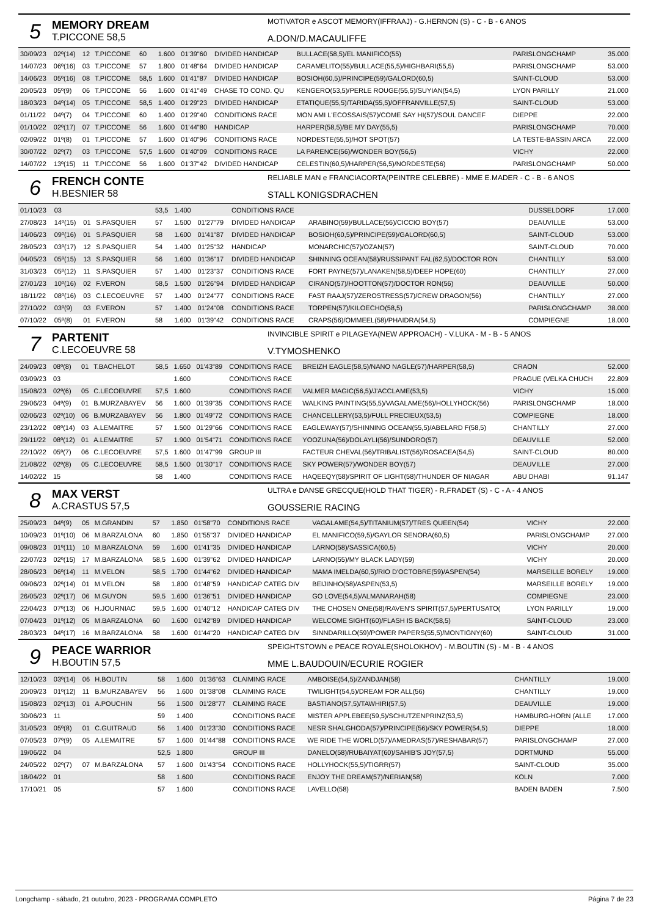5
MEMORY DREAM
T.PICCONE 58,5
MOTIVATOR e ASCOT MEMORY(IFFRAAJ) - G.HERNON (S) - C - B - 6 ANOS
A.DON/D.MACAULIFFE
| 30/09/23 | 02º(14) | 12 | T.PICCONE | 60 | 1.600 | 01'39"60 | DIVIDED HANDICAP | BULLACE(58,5)/EL MANIFICO(55) | PARISLONGCHAMP | 35.000 |
| 14/07/23 | 06º(16) | 03 | T.PICCONE | 57 | 1.800 | 01'48"64 | DIVIDED HANDICAP | CARAMELITO(55)/BULLACE(55,5)/HIGHBARI(55,5) | PARISLONGCHAMP | 53.000 |
| 14/06/23 | 05º(16) | 08 | T.PICCONE | 58,5 | 1.600 | 01'41"87 | DIVIDED HANDICAP | BOSIOH(60,5)/PRINCIPE(59)/GALORD(60,5) | SAINT-CLOUD | 53.000 |
| 20/05/23 | 05º(9) | 06 | T.PICCONE | 56 | 1.600 | 01'41"49 | CHASE TO COND. QU | KENGERO(53,5)/PERLE ROUGE(55,5)/SUYIAN(54,5) | LYON PARILLY | 21.000 |
| 18/03/23 | 04º(14) | 05 | T.PICCONE | 58,5 | 1.400 | 01'29"23 | DIVIDED HANDICAP | ETATIQUE(55,5)/TARIDA(55,5)/OFFRANVILLE(57,5) | SAINT-CLOUD | 53.000 |
| 01/11/22 | 04º(7) | 04 | T.PICCONE | 60 | 1.400 | 01'29"40 | CONDITIONS RACE | MON AMI L'ECOSSAIS(57)/COME SAY HI(57)/SOUL DANCEF | DIEPPE | 22.000 |
| 01/10/22 | 02º(17) | 07 | T.PICCONE | 56 | 1.600 | 01'44"80 | HANDICAP | HARPER(58,5)/BE MY DAY(55,5) | PARISLONGCHAMP | 70.000 |
| 02/09/22 | 01º(8) | 01 | T.PICCONE | 57 | 1.600 | 01'40"96 | CONDITIONS RACE | NORDESTE(55,5)/HOT SPOT(57) | LA TESTE-BASSIN ARCA | 22.000 |
| 30/07/22 | 02º(7) | 03 | T.PICCONE | 57,5 | 1.600 | 01'40"09 | CONDITIONS RACE | LA PARENCE(56)/WONDER BOY(56,5) | VICHY | 22.000 |
| 14/07/22 | 13º(15) | 11 | T.PICCONE | 56 | 1.600 | 01'37"42 | DIVIDED HANDICAP | CELESTIN(60,5)/HARPER(56,5)/NORDESTE(56) | PARISLONGCHAMP | 50.000 |
6
FRENCH CONTE
H.BESNIER 58
RELIABLE MAN e FRANCIACORTA(PEINTRE CELEBRE) - MME E.MADER - C - B - 6 ANOS
STALL KONIGSDRACHEN
| 01/10/23 | 03 | | | 53,5 | 1.400 | | CONDITIONS RACE | | DUSSELDORF | 17.000 |
| 27/08/23 | 14º(15) | 01 | S.PASQUIER | 57 | 1.500 | 01'27"79 | DIVIDED HANDICAP | ARABINO(59)/BULLACE(56)/CICCIO BOY(57) | DEAUVILLE | 53.000 |
| 14/06/23 | 09º(16) | 01 | S.PASQUIER | 58 | 1.600 | 01'41"87 | DIVIDED HANDICAP | BOSIOH(60,5)/PRINCIPE(59)/GALORD(60,5) | SAINT-CLOUD | 53.000 |
| 28/05/23 | 03º(17) | 12 | S.PASQUIER | 54 | 1.400 | 01'25"32 | HANDICAP | MONARCHIC(57)/OZAN(57) | SAINT-CLOUD | 70.000 |
| 04/05/23 | 05º(15) | 13 | S.PASQUIER | 56 | 1.600 | 01'36"17 | DIVIDED HANDICAP | SHINNING OCEAN(58)/RUSSIPANT FAL(62,5)/DOCTOR RON | CHANTILLY | 53.000 |
| 31/03/23 | 05º(12) | 11 | S.PASQUIER | 57 | 1.400 | 01'23"37 | CONDITIONS RACE | FORT PAYNE(57)/LANAKEN(58,5)/DEEP HOPE(60) | CHANTILLY | 27.000 |
| 27/01/23 | 10º(16) | 02 | F.VERON | 58,5 | 1.500 | 01'26"94 | DIVIDED HANDICAP | CIRANO(57)/HOOTTON(57)/DOCTOR RON(56) | DEAUVILLE | 50.000 |
| 18/11/22 | 08º(16) | 03 | C.LECOEUVRE | 57 | 1.400 | 01'24"77 | CONDITIONS RACE | FAST RAAJ(57)/ZEROSTRESS(57)/CREW DRAGON(56) | CHANTILLY | 27.000 |
| 27/10/22 | 03º(9) | 03 | F.VERON | 57 | 1.400 | 01'24"08 | CONDITIONS RACE | TORPEN(57)/KILOECHO(58,5) | PARISLONGCHAMP | 38.000 |
| 07/10/22 | 05º(8) | 01 | F.VERON | 58 | 1.600 | 01'39"42 | CONDITIONS RACE | CRAPS(56)/OMMEEL(58)/PHAIDRA(54,5) | COMPIEGNE | 18.000 |
7
PARTENIT
C.LECOEUVRE 58
INVINCIBLE SPIRIT e PILAGEYA(NEW APPROACH) - V.LUKA - M - B - 5 ANOS
V.TYMOSHENKO
| 24/09/23 | 08º(8) | 01 | T.BACHELOT | 58,5 | 1.650 | 01'43"89 | CONDITIONS RACE | BREIZH EAGLE(58,5)/NANO NAGLE(57)/HARPER(58,5) | CRAON | 52.000 |
| 03/09/23 | 03 | | | | 1.600 | | CONDITIONS RACE | | PRAGUE (VELKA CHUCH | 22.809 |
| 15/08/23 | 02º(6) | 05 | C.LECOEUVRE | 57,5 | 1.600 | | CONDITIONS RACE | VALMER MAGIC(56,5)/J'ACCLAME(53,5) | VICHY | 15.000 |
| 29/06/23 | 04º(9) | 01 | B.MURZABAYEV | 56 | 1.600 | 01'39"35 | CONDITIONS RACE | WALKING PAINTING(55,5)/VAGALAME(56)/HOLLYHOCK(56) | PARISLONGCHAMP | 18.000 |
| 02/06/23 | 02º(10) | 06 | B.MURZABAYEV | 56 | 1.800 | 01'49"72 | CONDITIONS RACE | CHANCELLERY(53,5)/FULL PRECIEUX(53,5) | COMPIEGNE | 18.000 |
| 23/12/22 | 08º(14) | 03 | A.LEMAITRE | 57 | 1.500 | 01'29"66 | CONDITIONS RACE | EAGLEWAY(57)/SHINNING OCEAN(55,5)/ABELARD F(58,5) | CHANTILLY | 27.000 |
| 29/11/22 | 08º(12) | 01 | A.LEMAITRE | 57 | 1.900 | 01'54"71 | CONDITIONS RACE | YOOZUNA(56)/DOLAYLI(56)/SUNDORO(57) | DEAUVILLE | 52.000 |
| 22/10/22 | 05º(7) | 06 | C.LECOEUVRE | 57,5 | 1.600 | 01'47"99 | GROUP III | FACTEUR CHEVAL(56)/TRIBALIST(56)/ROSACEA(54,5) | SAINT-CLOUD | 80.000 |
| 21/08/22 | 02º(8) | 05 | C.LECOEUVRE | 58,5 | 1.500 | 01'30"17 | CONDITIONS RACE | SKY POWER(57)/WONDER BOY(57) | DEAUVILLE | 27.000 |
| 14/02/22 | 15 | | | 58 | 1.400 | | CONDITIONS RACE | HAQEEQY(58)/SPIRIT OF LIGHT(58)/THUNDER OF NIAGAR | ABU DHABI | 91.147 |
8
MAX VERST
A.CRASTUS 57,5
ULTRA e DANSE GRECQUE(HOLD THAT TIGER) - R.FRADET (S) - C - A - 4 ANOS
GOUSSERIE RACING
| 25/09/23 | 04º(9) | 05 | M.GRANDIN | 57 | 1.850 | 01'58"70 | CONDITIONS RACE | VAGALAME(54,5)/TITANIUM(57)/TRES QUEEN(54) | VICHY | 22.000 |
| 10/09/23 | 01º(10) | 06 | M.BARZALONA | 60 | 1.850 | 01'55"37 | DIVIDED HANDICAP | EL MANIFICO(59,5)/GAYLOR SENORA(60,5) | PARISLONGCHAMP | 27.000 |
| 09/08/23 | 01º(11) | 10 | M.BARZALONA | 59 | 1.600 | 01'41"35 | DIVIDED HANDICAP | LARNO(58)/SASSICA(60,5) | VICHY | 20.000 |
| 22/07/23 | 02º(15) | 17 | M.BARZALONA | 58,5 | 1.600 | 01'39"62 | DIVIDED HANDICAP | LARNO(55)/MY BLACK LADY(59) | VICHY | 20.000 |
| 28/06/23 | 06º(14) | 11 | M.VELON | 58,5 | 1.700 | 01'44"62 | DIVIDED HANDICAP | MAMA IMELDA(60,5)/RIO D'OCTOBRE(59)/ASPEN(54) | MARSEILLE BORELY | 19.000 |
| 09/06/23 | 02º(14) | 01 | M.VELON | 58 | 1.800 | 01'48"59 | HANDICAP CATEG DIV | BEIJINHO(58)/ASPEN(53,5) | MARSEILLE BORELY | 19.000 |
| 26/05/23 | 02º(17) | 06 | M.GUYON | 59,5 | 1.600 | 01'36"51 | DIVIDED HANDICAP | GO LOVE(54,5)/ALMANARAH(58) | COMPIEGNE | 23.000 |
| 22/04/23 | 07º(13) | 06 | H.JOURNIAC | 59,5 | 1.600 | 01'40"12 | HANDICAP CATEG DIV | THE CHOSEN ONE(58)/RAVEN'S SPIRIT(57,5)/PERTUSATO( | LYON PARILLY | 19.000 |
| 07/04/23 | 01º(12) | 05 | M.BARZALONA | 60 | 1.600 | 01'42"89 | DIVIDED HANDICAP | WELCOME SIGHT(60)/FLASH IS BACK(58,5) | SAINT-CLOUD | 23.000 |
| 28/03/23 | 04º(17) | 16 | M.BARZALONA | 58 | 1.600 | 01'44"20 | HANDICAP CATEG DIV | SINNDARILLO(59)/POWER PAPERS(55,5)/MONTIGNY(60) | SAINT-CLOUD | 31.000 |
9
PEACE WARRIOR
H.BOUTIN 57,5
SPEIGHTSTOWN e PEACE ROYALE(SHOLOKHOV) - M.BOUTIN (S) - M - B - 4 ANOS
MME L.BAUDOUIN/ECURIE ROGIER
| 12/10/23 | 03º(14) | 06 | H.BOUTIN | 58 | 1.600 | 01'36"63 | CLAIMING RACE | AMBOISE(54,5)/ZANDJAN(58) | CHANTILLY | 19.000 |
| 20/09/23 | 01º(12) | 11 | B.MURZABAYEV | 56 | 1.600 | 01'38"08 | CLAIMING RACE | TWILIGHT(54,5)/DREAM FOR ALL(56) | CHANTILLY | 19.000 |
| 15/08/23 | 02º(13) | 01 | A.POUCHIN | 56 | 1.500 | 01'28"77 | CLAIMING RACE | BASTIANO(57,5)/TAWHIRI(57,5) | DEAUVILLE | 19.000 |
| 30/06/23 | 11 | | | 59 | 1.400 | | CONDITIONS RACE | MISTER APPLEBEE(59,5)/SCHUTZENPRINZ(53,5) | HAMBURG-HORN (ALLE | 17.000 |
| 31/05/23 | 05º(8) | 01 | C.GUITRAUD | 56 | 1.400 | 01'23"30 | CONDITIONS RACE | NESR SHALGHODA(57)/PRINCIPE(56)/SKY POWER(54,5) | DIEPPE | 18.000 |
| 07/05/23 | 07º(9) | 05 | A.LEMAITRE | 57 | 1.600 | 01'44"88 | CONDITIONS RACE | WE RIDE THE WORLD(57)/AMEDRAS(57)/RESHABAR(57) | PARISLONGCHAMP | 27.000 |
| 19/06/22 | 04 | | | 52,5 | 1.800 | | GROUP III | DANELO(58)/RUBAIYAT(60)/SAHIB'S JOY(57,5) | DORTMUND | 55.000 |
| 24/05/22 | 02º(7) | 07 | M.BARZALONA | 57 | 1.600 | 01'43"54 | CONDITIONS RACE | HOLLYHOCK(55,5)/TIGRR(57) | SAINT-CLOUD | 35.000 |
| 18/04/22 | 01 | | | 58 | 1.600 | | CONDITIONS RACE | ENJOY THE DREAM(57)/NERIAN(58) | KOLN | 7.000 |
| 17/10/21 | 05 | | | 57 | 1.600 | | CONDITIONS RACE | LAVELLO(58) | BADEN BADEN | 7.500 |
Longchamp - sábado, 21 outubro, 2023 - PROGRAMA COMPLETO Página 7 de 23